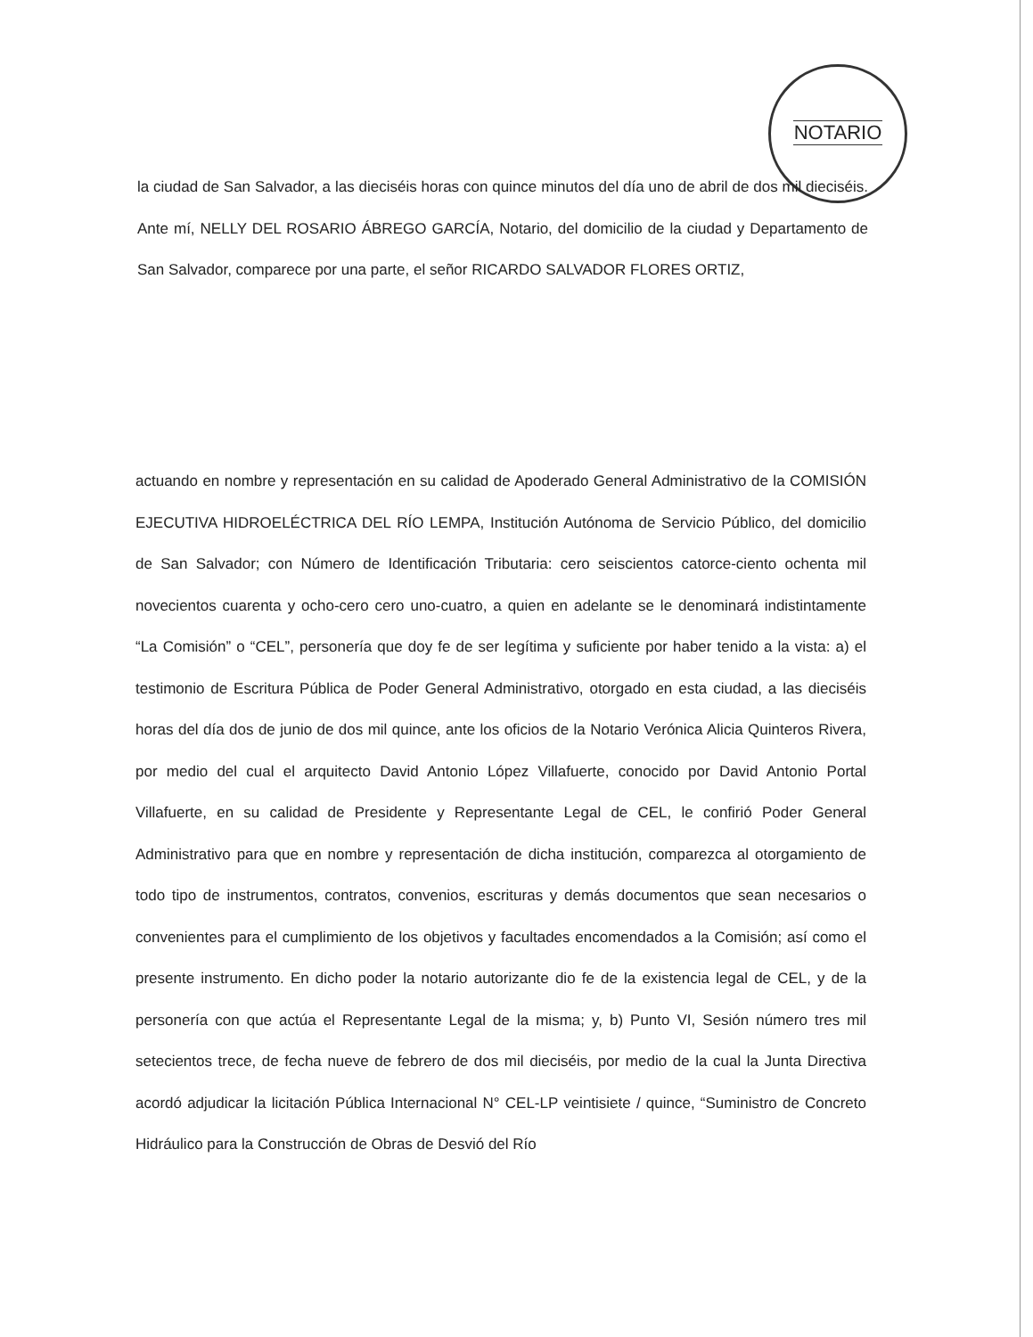NOTARIO
la ciudad de San Salvador, a las dieciséis horas con quince minutos del día uno de abril de dos mil dieciséis. Ante mí, NELLY DEL ROSARIO ÁBREGO GARCÍA, Notario, del domicilio de la ciudad y Departamento de San Salvador, comparece por una parte, el señor RICARDO SALVADOR FLORES ORTIZ,
actuando en nombre y representación en su calidad de Apoderado General Administrativo de la COMISIÓN EJECUTIVA HIDROELÉCTRICA DEL RÍO LEMPA, Institución Autónoma de Servicio Público, del domicilio de San Salvador; con Número de Identificación Tributaria: cero seiscientos catorce-ciento ochenta mil novecientos cuarenta y ocho-cero cero uno-cuatro, a quien en adelante se le denominará indistintamente “La Comisión” o “CEL”, personería que doy fe de ser legítima y suficiente por haber tenido a la vista: a) el testimonio de Escritura Pública de Poder General Administrativo, otorgado en esta ciudad, a las dieciséis horas del día dos de junio de dos mil quince, ante los oficios de la Notario Verónica Alicia Quinteros Rivera, por medio del cual el arquitecto David Antonio López Villafuerte, conocido por David Antonio Portal Villafuerte, en su calidad de Presidente y Representante Legal de CEL, le confirió Poder General Administrativo para que en nombre y representación de dicha institución, comparezca al otorgamiento de todo tipo de instrumentos, contratos, convenios, escrituras y demás documentos que sean necesarios o convenientes para el cumplimiento de los objetivos y facultades encomendados a la Comisión; así como el presente instrumento. En dicho poder la notario autorizante dio fe de la existencia legal de CEL, y de la personería con que actúa el Representante Legal de la misma; y, b) Punto VI, Sesión número tres mil setecientos trece, de fecha nueve de febrero de dos mil dieciséis, por medio de la cual la Junta Directiva acordó adjudicar la licitación Pública Internacional N° CEL-LP veintisiete / quince, “Suministro de Concreto Hidráulico para la Construcción de Obras de Desvió del Río